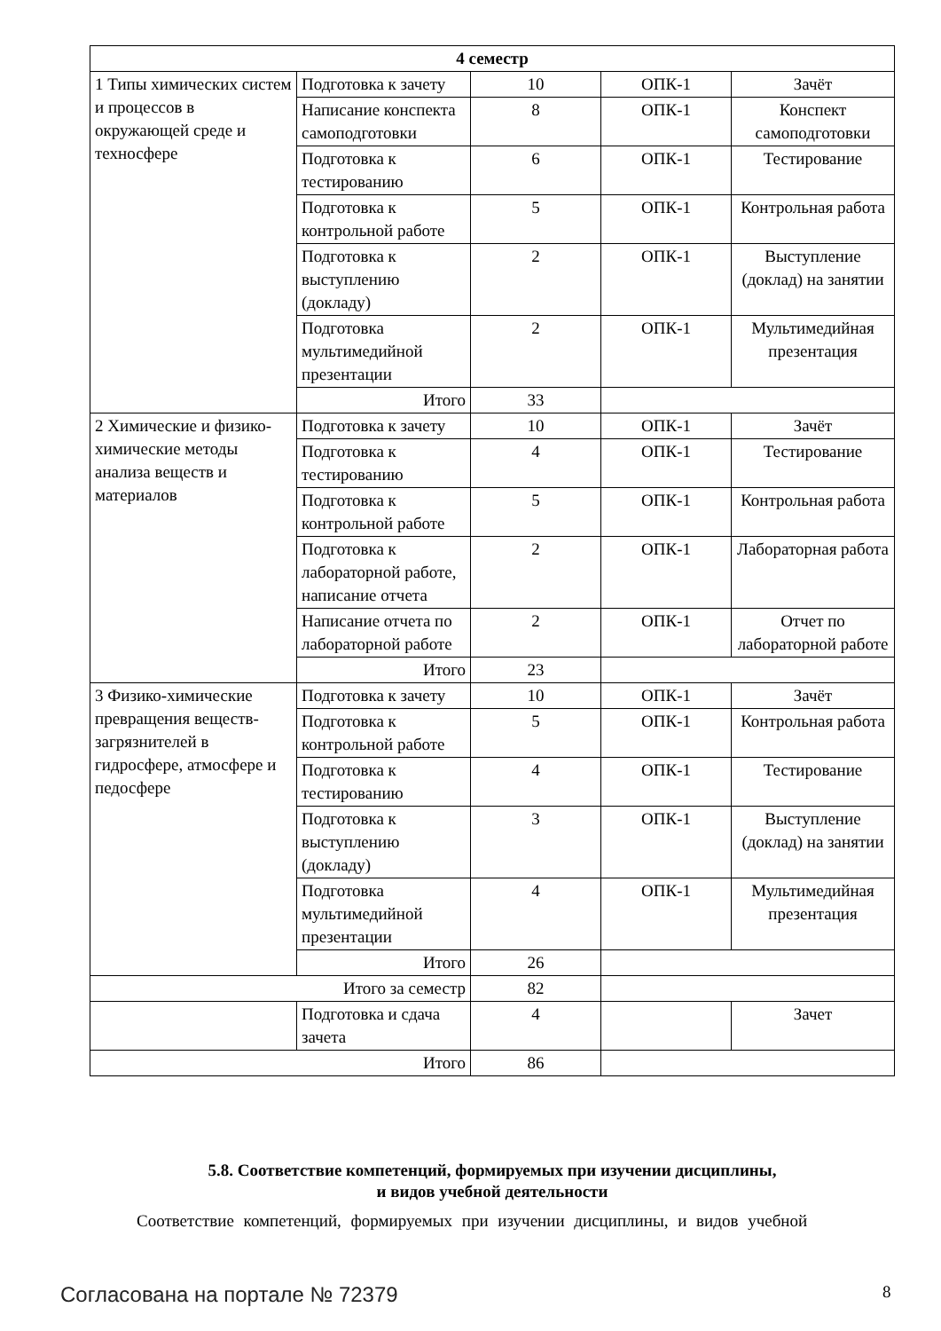| 4 семестр | | | | |
| 1 Типы химических систем и процессов в окружающей среде и техносфере | Подготовка к зачету | 10 | ОПК-1 | Зачёт |
| | Написание конспекта самоподготовки | 8 | ОПК-1 | Конспект самоподготовки |
| | Подготовка к тестированию | 6 | ОПК-1 | Тестирование |
| | Подготовка к контрольной работе | 5 | ОПК-1 | Контрольная работа |
| | Подготовка к выступлению (докладу) | 2 | ОПК-1 | Выступление (доклад) на занятии |
| | Подготовка мультимедийной презентации | 2 | ОПК-1 | Мультимедийная презентация |
| | Итого | 33 | | |
| 2 Химические и физико-химические методы анализа веществ и материалов | Подготовка к зачету | 10 | ОПК-1 | Зачёт |
| | Подготовка к тестированию | 4 | ОПК-1 | Тестирование |
| | Подготовка к контрольной работе | 5 | ОПК-1 | Контрольная работа |
| | Подготовка к лабораторной работе, написание отчета | 2 | ОПК-1 | Лабораторная работа |
| | Написание отчета по лабораторной работе | 2 | ОПК-1 | Отчет по лабораторной работе |
| | Итого | 23 | | |
| 3 Физико-химические превращения веществ-загрязнителей в гидросфере, атмосфере и педосфере | Подготовка к зачету | 10 | ОПК-1 | Зачёт |
| | Подготовка к контрольной работе | 5 | ОПК-1 | Контрольная работа |
| | Подготовка к тестированию | 4 | ОПК-1 | Тестирование |
| | Подготовка к выступлению (докладу) | 3 | ОПК-1 | Выступление (доклад) на занятии |
| | Подготовка мультимедийной презентации | 4 | ОПК-1 | Мультимедийная презентация |
| | Итого | 26 | | |
| Итого за семестр | | 82 | | |
| | Подготовка и сдача зачета | 4 | | Зачет |
| Итого | | 86 | | |
5.8. Соответствие компетенций, формируемых при изучении дисциплины,
и видов учебной деятельности
Соответствие компетенций, формируемых при изучении дисциплины, и видов учебной
Согласована на портале № 72379 8